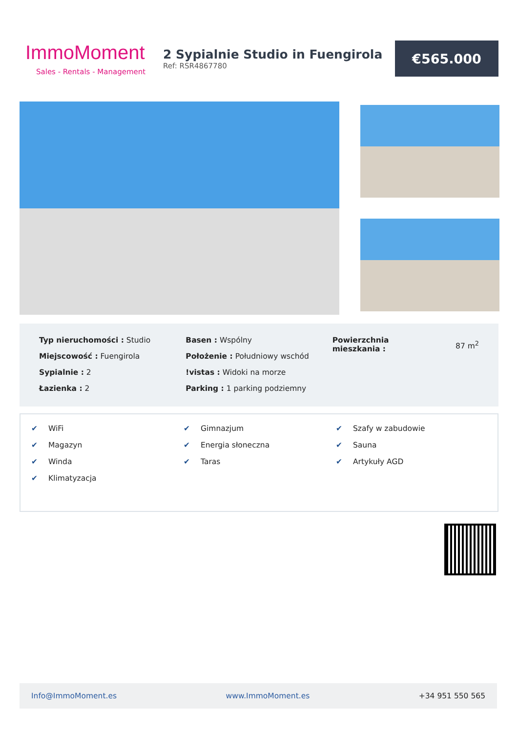ImmoMoment
Sales - Rentals - Management
2 Sypialnie Studio in Fuengirola
Ref: RSR4867780
€565.000
Typ nieruchomości : Studio
Miejscowość : Fuengirola
Sypialnie : 2
Łazienka : 2
Basen : Wspólny
Położenie : Południowy wschód
!vistas : Widoki na morze
Parking : 1 parking podziemny
Powierzchnia
mieszkania :
87 m<sup>2</sup>
✔ WiFi
✔ Magazyn
✔ Winda
✔ Klimatyzacja
✔ Gimnazjum
✔ Energia słoneczna
✔ Taras
✔ Szafy w zabudowie
✔ Sauna
✔ Artykuły AGD
Info@ImmoMoment.es www.ImmoMoment.es +34 951 550 565